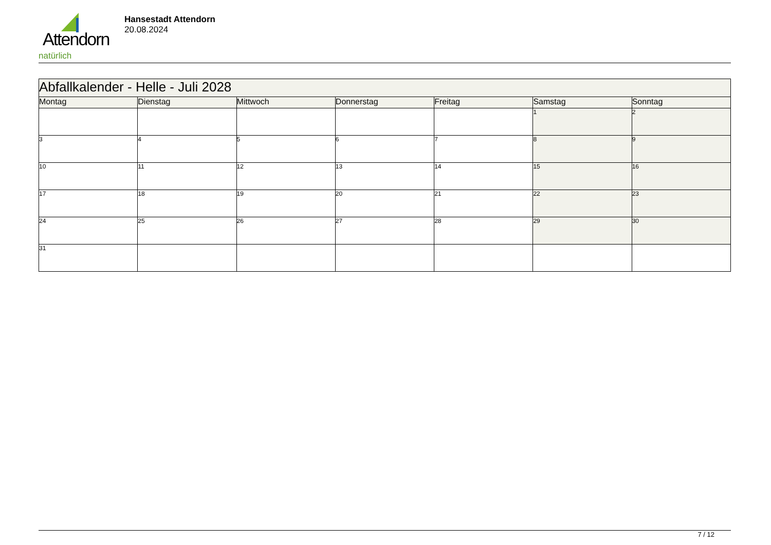Attendorn
natürlich
Hansestadt Attendorn
20.08.2024
| Abfallkalender - Helle - Juli 2028 | | | | | | |
| --- | --- | --- | --- | --- | --- | --- |
| Montag | Dienstag | Mittwoch | Donnerstag | Freitag | Samstag | Sonntag |
| | | | | | 1 | 2 |
| 3 | 4 | 5 | 6 | 7 | 8 | 9 |
| 10 | 11 | 12 | 13 | 14 | 15 | 16 |
| 17 | 18 | 19 | 20 | 21 | 22 | 23 |
| 24 | 25 | 26 | 27 | 28 | 29 | 30 |
| 31 | | | | | | |
7 / 12